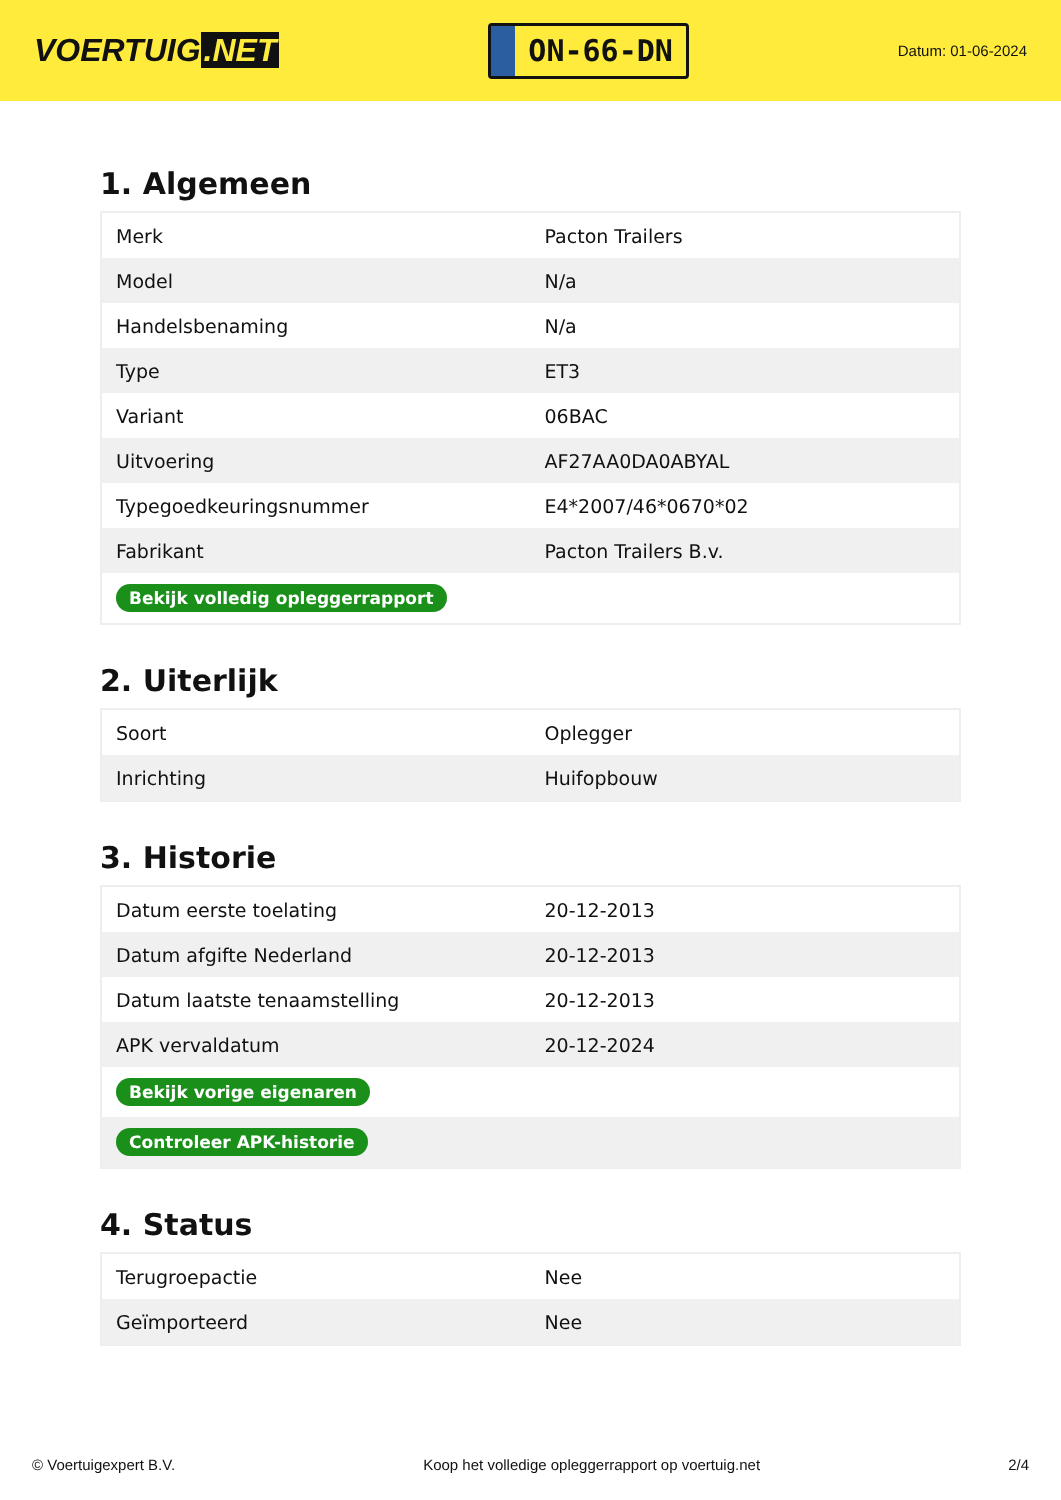VOERTUIG.NET
ON-66-DN
Datum: 01-06-2024
1. Algemeen
| Merk | Pacton Trailers |
| Model | N/a |
| Handelsbenaming | N/a |
| Type | ET3 |
| Variant | 06BAC |
| Uitvoering | AF27AA0DA0ABYAL |
| Typegoedkeuringsnummer | E4*2007/46*0670*02 |
| Fabrikant | Pacton Trailers B.v. |
| Bekijk volledig opleggerrapport | |
2. Uiterlijk
| Soort | Oplegger |
| Inrichting | Huifopbouw |
3. Historie
| Datum eerste toelating | 20-12-2013 |
| Datum afgifte Nederland | 20-12-2013 |
| Datum laatste tenaamstelling | 20-12-2013 |
| APK vervaldatum | 20-12-2024 |
| Bekijk vorige eigenaren | |
| Controleer APK-historie | |
4. Status
| Terugroepactie | Nee |
| Geïmporteerd | Nee |
© Voertuigexpert B.V. Koop het volledige opleggerrapport op voertuig.net 2/4